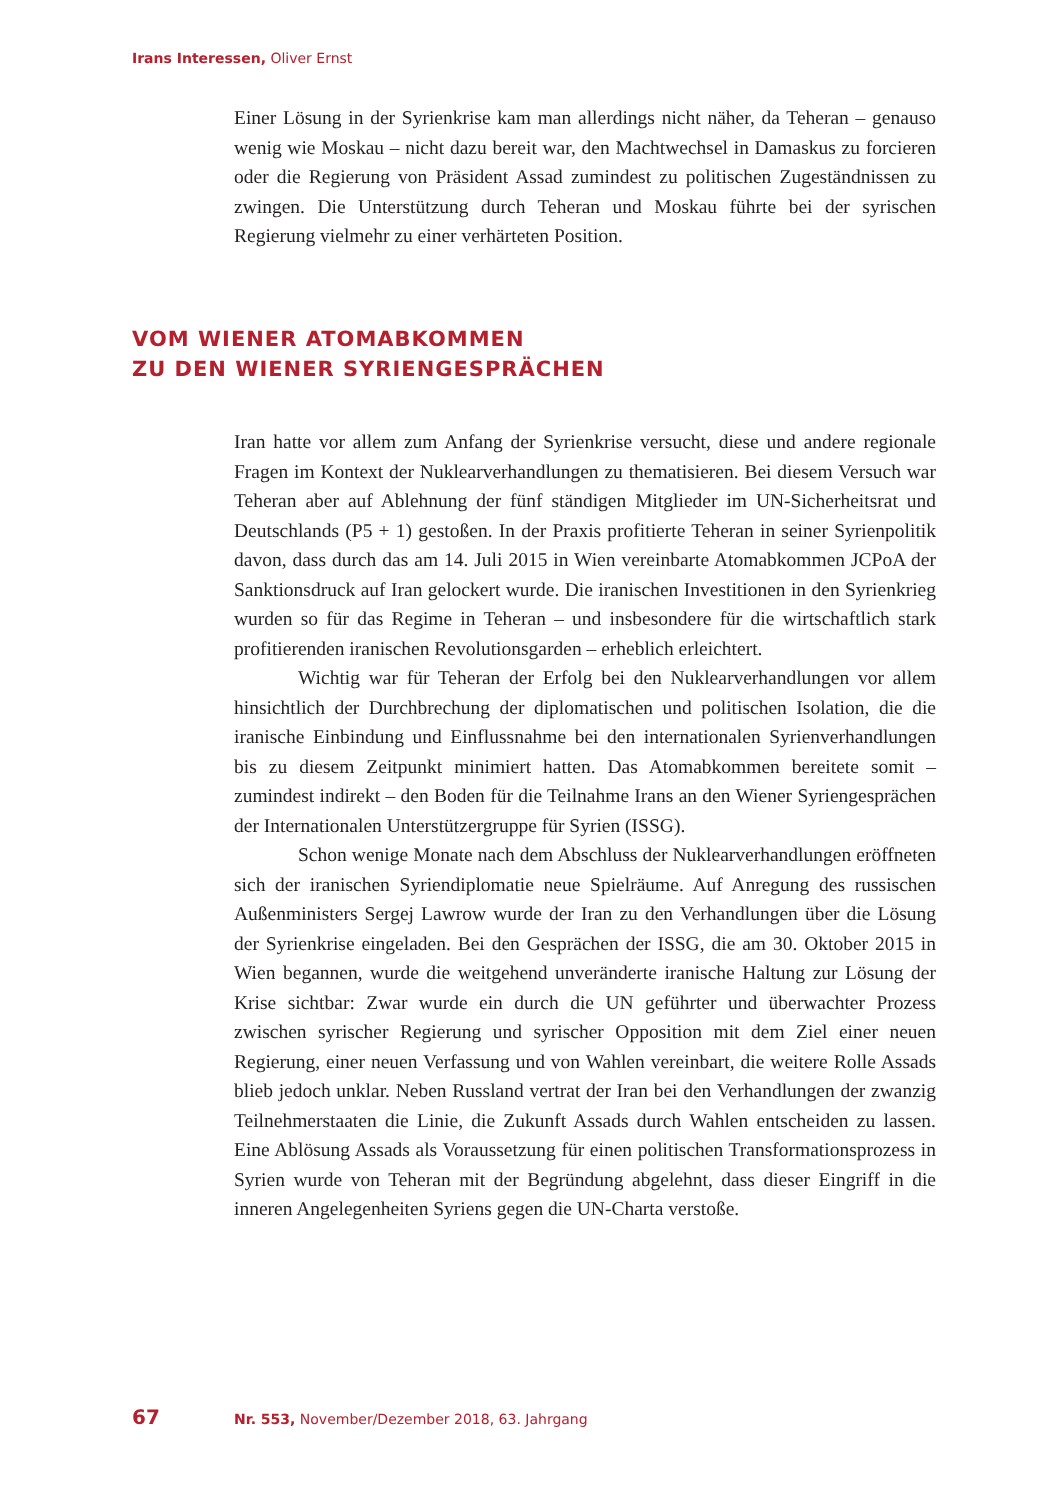Irans Interessen, Oliver Ernst
Einer Lösung in der Syrienkrise kam man allerdings nicht näher, da Teheran – genauso wenig wie Moskau – nicht dazu bereit war, den Machtwechsel in Damaskus zu forcieren oder die Regierung von Präsident Assad zumindest zu politischen Zugeständnissen zu zwingen. Die Unterstützung durch Teheran und Moskau führte bei der syrischen Regierung vielmehr zu einer verhärteten Position.
VOM WIENER ATOMABKOMMEN
ZU DEN WIENER SYRIENGESPRÄCHEN
Iran hatte vor allem zum Anfang der Syrienkrise versucht, diese und andere regionale Fragen im Kontext der Nuklearverhandlungen zu thematisieren. Bei diesem Versuch war Teheran aber auf Ablehnung der fünf ständigen Mitglieder im UN-Sicherheitsrat und Deutschlands (P5 + 1) gestoßen. In der Praxis profitierte Teheran in seiner Syrienpolitik davon, dass durch das am 14. Juli 2015 in Wien vereinbarte Atomabkommen JCPoA der Sanktionsdruck auf Iran gelockert wurde. Die iranischen Investitionen in den Syrienkrieg wurden so für das Regime in Teheran – und insbesondere für die wirtschaftlich stark profitierenden iranischen Revolutionsgarden – erheblich erleichtert.
Wichtig war für Teheran der Erfolg bei den Nuklearverhandlungen vor allem hinsichtlich der Durchbrechung der diplomatischen und politischen Isolation, die die iranische Einbindung und Einflussnahme bei den internationalen Syrienverhandlungen bis zu diesem Zeitpunkt minimiert hatten. Das Atomabkommen bereitete somit – zumindest indirekt – den Boden für die Teilnahme Irans an den Wiener Syriengesprächen der Internationalen Unterstützergruppe für Syrien (ISSG).
Schon wenige Monate nach dem Abschluss der Nuklearverhandlungen eröffneten sich der iranischen Syriendiplomatie neue Spielräume. Auf Anregung des russischen Außenministers Sergej Lawrow wurde der Iran zu den Verhandlungen über die Lösung der Syrienkrise eingeladen. Bei den Gesprächen der ISSG, die am 30. Oktober 2015 in Wien begannen, wurde die weitgehend unveränderte iranische Haltung zur Lösung der Krise sichtbar: Zwar wurde ein durch die UN geführter und überwachter Prozess zwischen syrischer Regierung und syrischer Opposition mit dem Ziel einer neuen Regierung, einer neuen Verfassung und von Wahlen vereinbart, die weitere Rolle Assads blieb jedoch unklar. Neben Russland vertrat der Iran bei den Verhandlungen der zwanzig Teilnehmerstaaten die Linie, die Zukunft Assads durch Wahlen entscheiden zu lassen. Eine Ablösung Assads als Voraussetzung für einen politischen Transformationsprozess in Syrien wurde von Teheran mit der Begründung abgelehnt, dass dieser Eingriff in die inneren Angelegenheiten Syriens gegen die UN-Charta verstoße.
67 Nr. 553, November/Dezember 2018, 63. Jahrgang